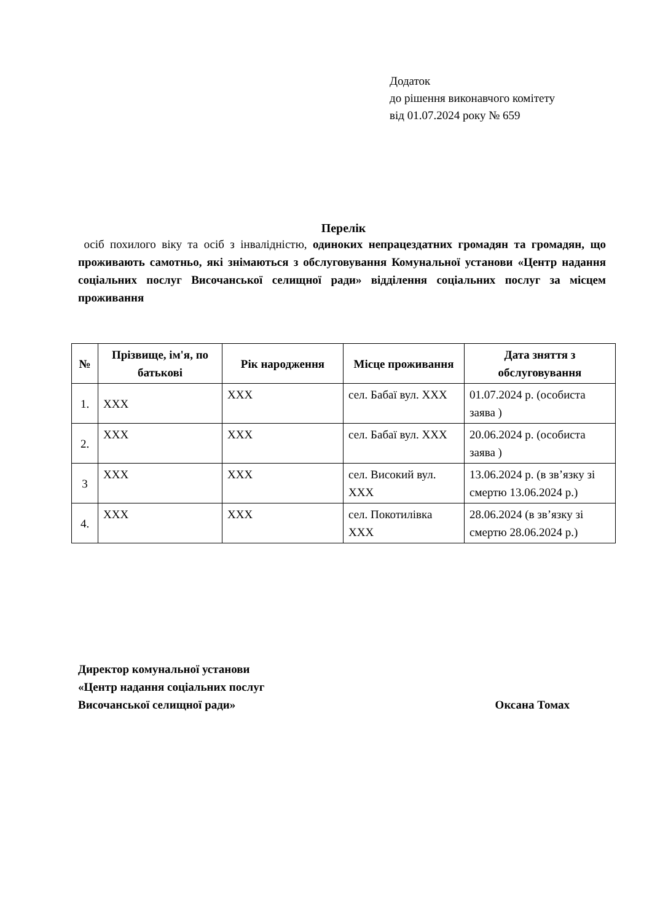Додаток
до рішення виконавчого комітету
від 01.07.2024 року № 659
Перелік
осіб похилого віку та осіб з інвалідністю, одиноких непрацездатних громадян та громадян, що проживають самотньо, які знімаються з обслуговування Комунальної установи «Центр надання соціальних послуг Височанської селищної ради» відділення соціальних послуг за місцем проживання
| № | Прізвище, ім'я, по батькові | Рік народження | Місце проживання | Дата зняття з обслуговування |
| --- | --- | --- | --- | --- |
| 1. | XXX | XXX | сел. Бабаї вул. XXX | 01.07.2024 р. (особиста заява ) |
| 2. | XXX | XXX | сел. Бабаї вул. XXX | 20.06.2024 р. (особиста заява ) |
| 3 | XXX | XXX | сел. Високий вул. XXX | 13.06.2024 р. (в зв’язку зі смертю 13.06.2024 р.) |
| 4. | XXX | XXX | сел. Покотилівка XXX | 28.06.2024 (в зв’язку зі смертю 28.06.2024 р.) |
Директор комунальної установи
«Центр надання соціальних послуг
Височанської селищної ради»
Оксана Томах